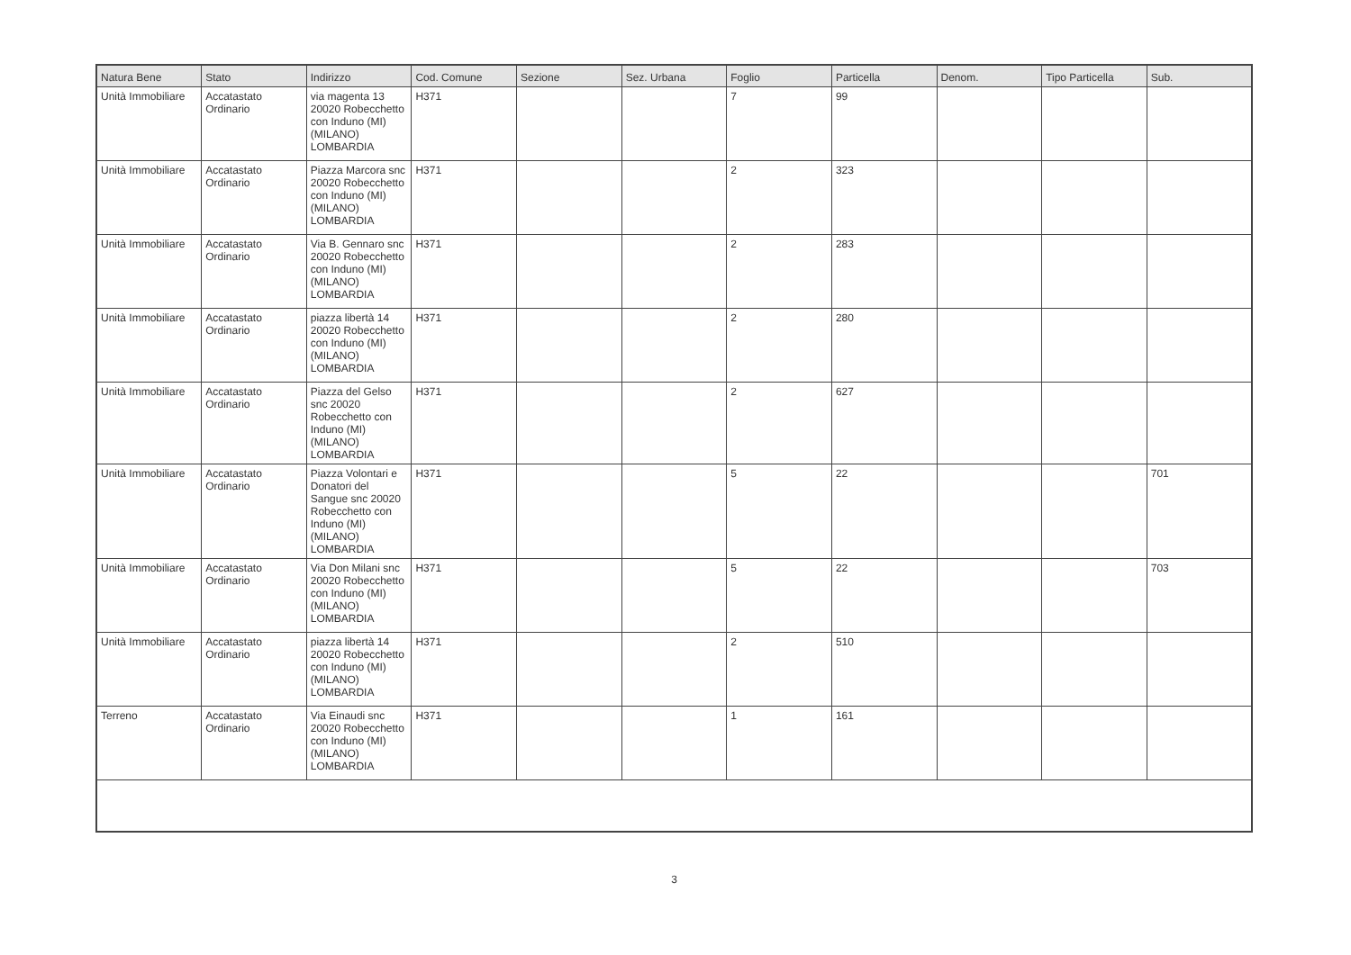| Natura Bene | Stato | Indirizzo | Cod. Comune | Sezione | Sez. Urbana | Foglio | Particella | Denom. | Tipo Particella | Sub. |
| --- | --- | --- | --- | --- | --- | --- | --- | --- | --- | --- |
| Unità Immobiliare | Accatastato Ordinario | via magenta 13 20020 Robecchetto con Induno (MI) (MILANO) LOMBARDIA | H371 | | | 7 | 99 | | | |
| Unità Immobiliare | Accatastato Ordinario | Piazza Marcora snc 20020 Robecchetto con Induno (MI) (MILANO) LOMBARDIA | H371 | | | 2 | 323 | | | |
| Unità Immobiliare | Accatastato Ordinario | Via B. Gennaro snc 20020 Robecchetto con Induno (MI) (MILANO) LOMBARDIA | H371 | | | 2 | 283 | | | |
| Unità Immobiliare | Accatastato Ordinario | piazza libertà 14 20020 Robecchetto con Induno (MI) (MILANO) LOMBARDIA | H371 | | | 2 | 280 | | | |
| Unità Immobiliare | Accatastato Ordinario | Piazza del Gelso snc 20020 Robecchetto con Induno (MI) (MILANO) LOMBARDIA | H371 | | | 2 | 627 | | | |
| Unità Immobiliare | Accatastato Ordinario | Piazza Volontari e Donatori del Sangue snc 20020 Robecchetto con Induno (MI) (MILANO) LOMBARDIA | H371 | | | 5 | 22 | | | 701 |
| Unità Immobiliare | Accatastato Ordinario | Via Don Milani snc 20020 Robecchetto con Induno (MI) (MILANO) LOMBARDIA | H371 | | | 5 | 22 | | | 703 |
| Unità Immobiliare | Accatastato Ordinario | piazza libertà 14 20020 Robecchetto con Induno (MI) (MILANO) LOMBARDIA | H371 | | | 2 | 510 | | | |
| Terreno | Accatastato Ordinario | Via Einaudi snc 20020 Robecchetto con Induno (MI) (MILANO) LOMBARDIA | H371 | | | 1 | 161 | | | |
3